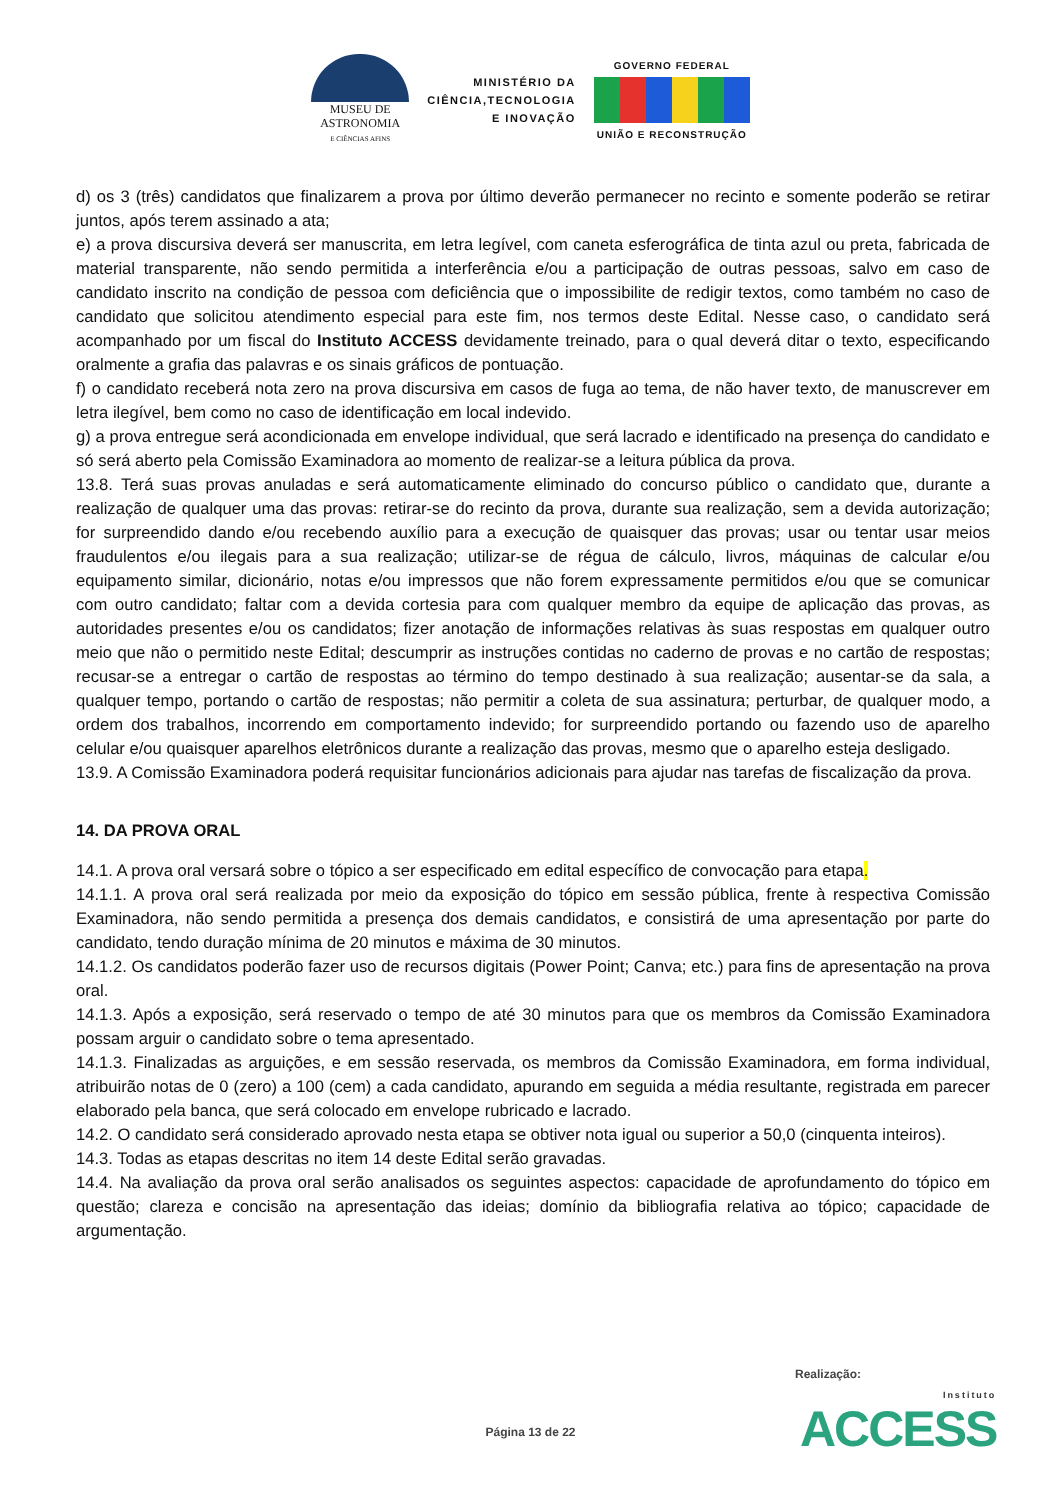MUSEU DE
ASTRONOMIA
E CIÊNCIAS AFINS
MINISTÉRIO DA
CIÊNCIA,TECNOLOGIA
E INOVAÇÃO
GOVERNO FEDERAL
UNIÃO E RECONSTRUÇÃO
d) os 3 (três) candidatos que finalizarem a prova por último deverão permanecer no recinto e somente poderão se retirar juntos, após terem assinado a ata;
e) a prova discursiva deverá ser manuscrita, em letra legível, com caneta esferográfica de tinta azul ou preta, fabricada de material transparente, não sendo permitida a interferência e/ou a participação de outras pessoas, salvo em caso de candidato inscrito na condição de pessoa com deficiência que o impossibilite de redigir textos, como também no caso de candidato que solicitou atendimento especial para este fim, nos termos deste Edital. Nesse caso, o candidato será acompanhado por um fiscal do Instituto ACCESS devidamente treinado, para o qual deverá ditar o texto, especificando oralmente a grafia das palavras e os sinais gráficos de pontuação.
f) o candidato receberá nota zero na prova discursiva em casos de fuga ao tema, de não haver texto, de manuscrever em letra ilegível, bem como no caso de identificação em local indevido.
g) a prova entregue será acondicionada em envelope individual, que será lacrado e identificado na presença do candidato e só será aberto pela Comissão Examinadora ao momento de realizar-se a leitura pública da prova.
13.8. Terá suas provas anuladas e será automaticamente eliminado do concurso público o candidato que, durante a realização de qualquer uma das provas: retirar-se do recinto da prova, durante sua realização, sem a devida autorização; for surpreendido dando e/ou recebendo auxílio para a execução de quaisquer das provas; usar ou tentar usar meios fraudulentos e/ou ilegais para a sua realização; utilizar-se de régua de cálculo, livros, máquinas de calcular e/ou equipamento similar, dicionário, notas e/ou impressos que não forem expressamente permitidos e/ou que se comunicar com outro candidato; faltar com a devida cortesia para com qualquer membro da equipe de aplicação das provas, as autoridades presentes e/ou os candidatos; fizer anotação de informações relativas às suas respostas em qualquer outro meio que não o permitido neste Edital; descumprir as instruções contidas no caderno de provas e no cartão de respostas; recusar-se a entregar o cartão de respostas ao término do tempo destinado à sua realização; ausentar-se da sala, a qualquer tempo, portando o cartão de respostas; não permitir a coleta de sua assinatura; perturbar, de qualquer modo, a ordem dos trabalhos, incorrendo em comportamento indevido; for surpreendido portando ou fazendo uso de aparelho celular e/ou quaisquer aparelhos eletrônicos durante a realização das provas, mesmo que o aparelho esteja desligado.
13.9. A Comissão Examinadora poderá requisitar funcionários adicionais para ajudar nas tarefas de fiscalização da prova.
14. DA PROVA ORAL
14.1. A prova oral versará sobre o tópico a ser especificado em edital específico de convocação para etapa.
14.1.1. A prova oral será realizada por meio da exposição do tópico em sessão pública, frente à respectiva Comissão Examinadora, não sendo permitida a presença dos demais candidatos, e consistirá de uma apresentação por parte do candidato, tendo duração mínima de 20 minutos e máxima de 30 minutos.
14.1.2. Os candidatos poderão fazer uso de recursos digitais (Power Point; Canva; etc.) para fins de apresentação na prova oral.
14.1.3. Após a exposição, será reservado o tempo de até 30 minutos para que os membros da Comissão Examinadora possam arguir o candidato sobre o tema apresentado.
14.1.3. Finalizadas as arguições, e em sessão reservada, os membros da Comissão Examinadora, em forma individual, atribuirão notas de 0 (zero) a 100 (cem) a cada candidato, apurando em seguida a média resultante, registrada em parecer elaborado pela banca, que será colocado em envelope rubricado e lacrado.
14.2. O candidato será considerado aprovado nesta etapa se obtiver nota igual ou superior a 50,0 (cinquenta inteiros).
14.3. Todas as etapas descritas no item 14 deste Edital serão gravadas.
14.4. Na avaliação da prova oral serão analisados os seguintes aspectos: capacidade de aprofundamento do tópico em questão; clareza e concisão na apresentação das ideias; domínio da bibliografia relativa ao tópico; capacidade de argumentação.
Realização:
Instituto
ACCESS
Página 13 de 22